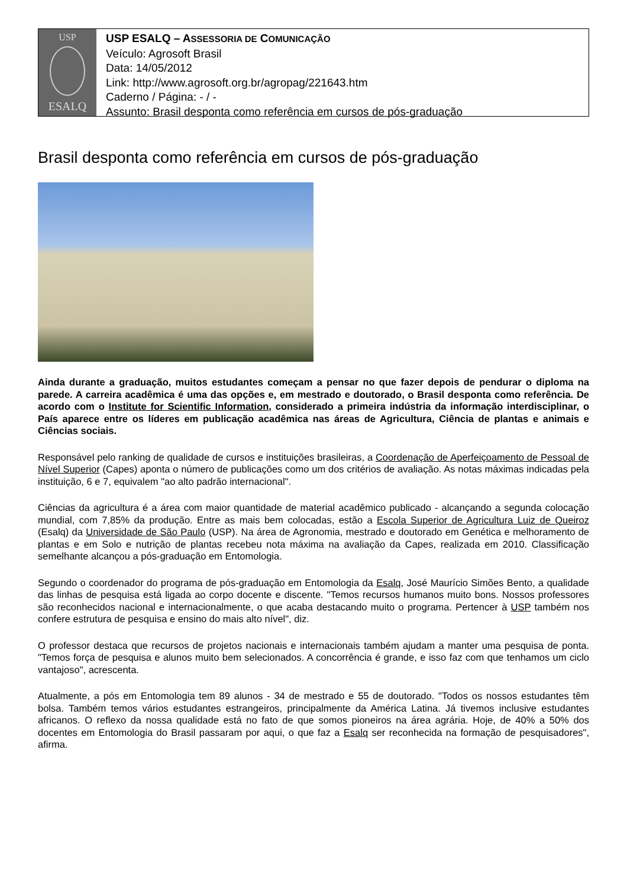USP
ESALQ
USP ESALQ – ASSESSORIA DE COMUNICAÇÃO
Veículo: Agrosoft Brasil
Data: 14/05/2012
Link: http://www.agrosoft.org.br/agropag/221643.htm
Caderno / Página: - / -
Assunto: Brasil desponta como referência em cursos de pós-graduação
Brasil desponta como referência em cursos de pós-graduação
Ainda durante a graduação, muitos estudantes começam a pensar no que fazer depois de pendurar o diploma na parede. A carreira acadêmica é uma das opções e, em mestrado e doutorado, o Brasil desponta como referência. De acordo com o Institute for Scientific Information, considerado a primeira indústria da informação interdisciplinar, o País aparece entre os líderes em publicação acadêmica nas áreas de Agricultura, Ciência de plantas e animais e Ciências sociais.
Responsável pelo ranking de qualidade de cursos e instituições brasileiras, a Coordenação de Aperfeiçoamento de Pessoal de Nível Superior (Capes) aponta o número de publicações como um dos critérios de avaliação. As notas máximas indicadas pela instituição, 6 e 7, equivalem "ao alto padrão internacional".
Ciências da agricultura é a área com maior quantidade de material acadêmico publicado - alcançando a segunda colocação mundial, com 7,85% da produção. Entre as mais bem colocadas, estão a Escola Superior de Agricultura Luiz de Queiroz (Esalq) da Universidade de São Paulo (USP). Na área de Agronomia, mestrado e doutorado em Genética e melhoramento de plantas e em Solo e nutrição de plantas recebeu nota máxima na avaliação da Capes, realizada em 2010. Classificação semelhante alcançou a pós-graduação em Entomologia.
Segundo o coordenador do programa de pós-graduação em Entomologia da Esalq, José Maurício Simões Bento, a qualidade das linhas de pesquisa está ligada ao corpo docente e discente. "Temos recursos humanos muito bons. Nossos professores são reconhecidos nacional e internacionalmente, o que acaba destacando muito o programa. Pertencer à USP também nos confere estrutura de pesquisa e ensino do mais alto nível", diz.
O professor destaca que recursos de projetos nacionais e internacionais também ajudam a manter uma pesquisa de ponta. "Temos força de pesquisa e alunos muito bem selecionados. A concorrência é grande, e isso faz com que tenhamos um ciclo vantajoso", acrescenta.
Atualmente, a pós em Entomologia tem 89 alunos - 34 de mestrado e 55 de doutorado. "Todos os nossos estudantes têm bolsa. Também temos vários estudantes estrangeiros, principalmente da América Latina. Já tivemos inclusive estudantes africanos. O reflexo da nossa qualidade está no fato de que somos pioneiros na área agrária. Hoje, de 40% a 50% dos docentes em Entomologia do Brasil passaram por aqui, o que faz a Esalq ser reconhecida na formação de pesquisadores", afirma.